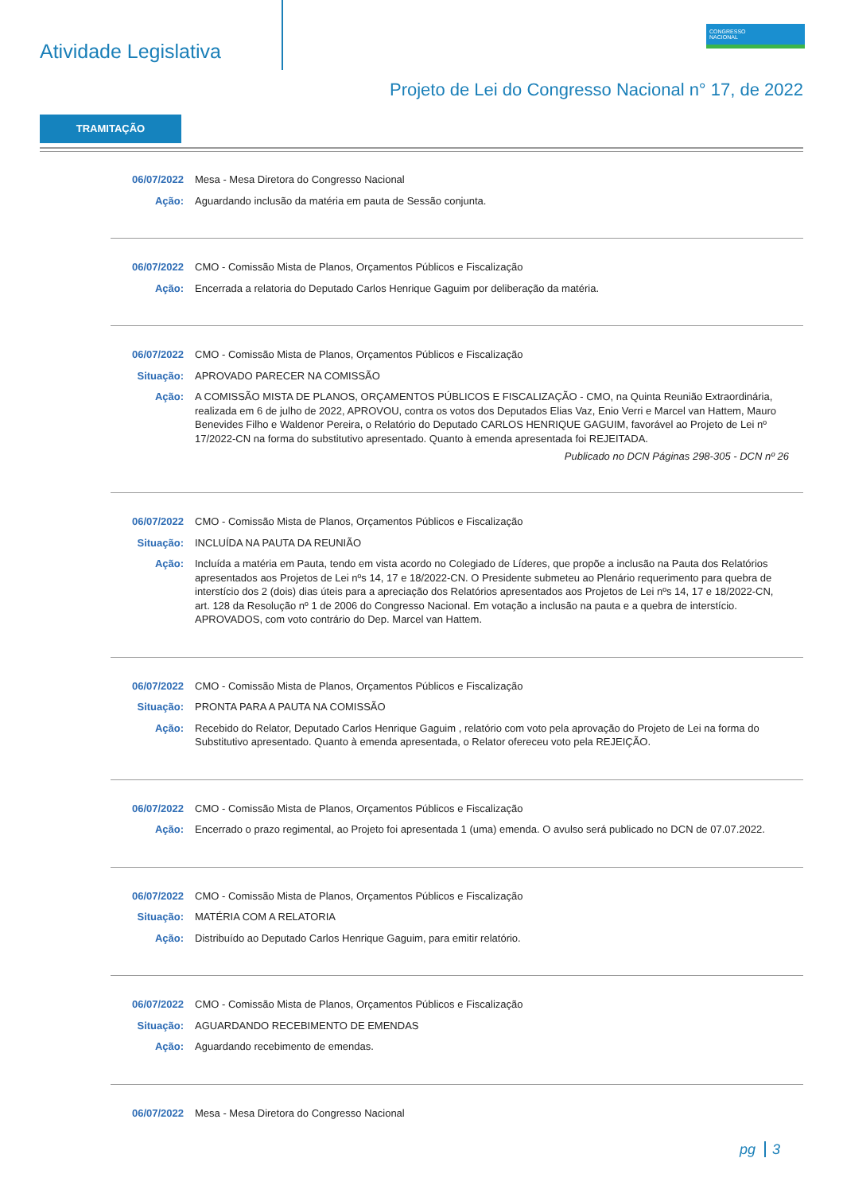Atividade Legislativa
CONGRESSO
NACIONAL
Projeto de Lei do Congresso Nacional n° 17, de 2022
TRAMITAÇÃO
06/07/2022 Mesa - Mesa Diretora do Congresso Nacional
Ação: Aguardando inclusão da matéria em pauta de Sessão conjunta.
06/07/2022 CMO - Comissão Mista de Planos, Orçamentos Públicos e Fiscalização
Ação: Encerrada a relatoria do Deputado Carlos Henrique Gaguim por deliberação da matéria.
06/07/2022 CMO - Comissão Mista de Planos, Orçamentos Públicos e Fiscalização
Situação: APROVADO PARECER NA COMISSÃO
Ação: A COMISSÃO MISTA DE PLANOS, ORÇAMENTOS PÚBLICOS E FISCALIZAÇÃO - CMO, na Quinta Reunião Extraordinária, realizada em 6 de julho de 2022, APROVOU, contra os votos dos Deputados Elias Vaz, Enio Verri e Marcel van Hattem, Mauro Benevides Filho e Waldenor Pereira, o Relatório do Deputado CARLOS HENRIQUE GAGUIM, favorável ao Projeto de Lei nº 17/2022-CN na forma do substitutivo apresentado. Quanto à emenda apresentada foi REJEITADA.
Publicado no DCN Páginas 298-305 - DCN nº 26
06/07/2022 CMO - Comissão Mista de Planos, Orçamentos Públicos e Fiscalização
Situação: INCLUÍDA NA PAUTA DA REUNIÃO
Ação: Incluída a matéria em Pauta, tendo em vista acordo no Colegiado de Líderes, que propõe a inclusão na Pauta dos Relatórios apresentados aos Projetos de Lei nºs 14, 17 e 18/2022-CN. O Presidente submeteu ao Plenário requerimento para quebra de interstício dos 2 (dois) dias úteis para a apreciação dos Relatórios apresentados aos Projetos de Lei nºs 14, 17 e 18/2022-CN, art. 128 da Resolução nº 1 de 2006 do Congresso Nacional. Em votação a inclusão na pauta e a quebra de interstício. APROVADOS, com voto contrário do Dep. Marcel van Hattem.
06/07/2022 CMO - Comissão Mista de Planos, Orçamentos Públicos e Fiscalização
Situação: PRONTA PARA A PAUTA NA COMISSÃO
Ação: Recebido do Relator, Deputado Carlos Henrique Gaguim , relatório com voto pela aprovação do Projeto de Lei na forma do Substitutivo apresentado. Quanto à emenda apresentada, o Relator ofereceu voto pela REJEIÇÃO.
06/07/2022 CMO - Comissão Mista de Planos, Orçamentos Públicos e Fiscalização
Ação: Encerrado o prazo regimental, ao Projeto foi apresentada 1 (uma) emenda. O avulso será publicado no DCN de 07.07.2022.
06/07/2022 CMO - Comissão Mista de Planos, Orçamentos Públicos e Fiscalização
Situação: MATÉRIA COM A RELATORIA
Ação: Distribuído ao Deputado Carlos Henrique Gaguim, para emitir relatório.
06/07/2022 CMO - Comissão Mista de Planos, Orçamentos Públicos e Fiscalização
Situação: AGUARDANDO RECEBIMENTO DE EMENDAS
Ação: Aguardando recebimento de emendas.
06/07/2022 Mesa - Mesa Diretora do Congresso Nacional
pg 3